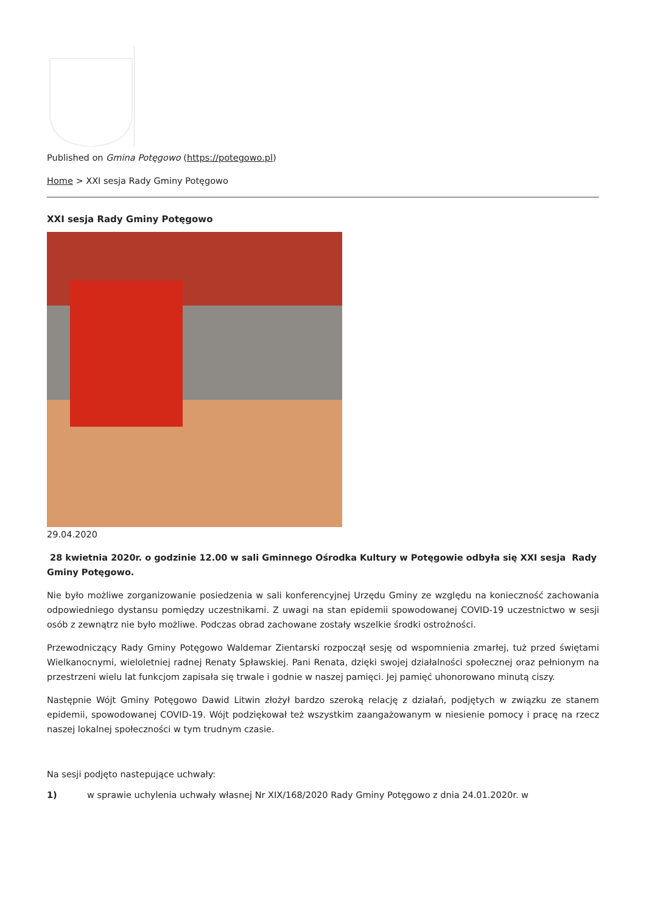Published on Gmina Potęgowo (https://potegowo.pl)
Home > XXI sesja Rady Gminy Potęgowo
XXI sesja Rady Gminy Potęgowo
29.04.2020
28 kwietnia 2020r. o godzinie 12.00 w sali Gminnego Ośrodka Kultury w Potęgowie odbyła się XXI sesja Rady Gminy Potęgowo.
Nie było możliwe zorganizowanie posiedzenia w sali konferencyjnej Urzędu Gminy ze względu na konieczność zachowania odpowiedniego dystansu pomiędzy uczestnikami. Z uwagi na stan epidemii spowodowanej COVID-19 uczestnictwo w sesji osób z zewnątrz nie było możliwe. Podczas obrad zachowane zostały wszelkie środki ostrożności.
Przewodniczący Rady Gminy Potęgowo Waldemar Zientarski rozpoczął sesję od wspomnienia zmarłej, tuż przed świętami Wielkanocnymi, wieloletniej radnej Renaty Spławskiej. Pani Renata, dzięki swojej działalności społecznej oraz pełnionym na przestrzeni wielu lat funkcjom zapisała się trwale i godnie w naszej pamięci. Jej pamięć uhonorowano minutą ciszy.
Następnie Wójt Gminy Potęgowo Dawid Litwin złożył bardzo szeroką relację z działań, podjętych w związku ze stanem epidemii, spowodowanej COVID-19. Wójt podziękował też wszystkim zaangażowanym w niesienie pomocy i pracę na rzecz naszej lokalnej społeczności w tym trudnym czasie.
Na sesji podjęto nastepujące uchwały:
1) w sprawie uchylenia uchwały własnej Nr XIX/168/2020 Rady Gminy Potęgowo z dnia 24.01.2020r. w